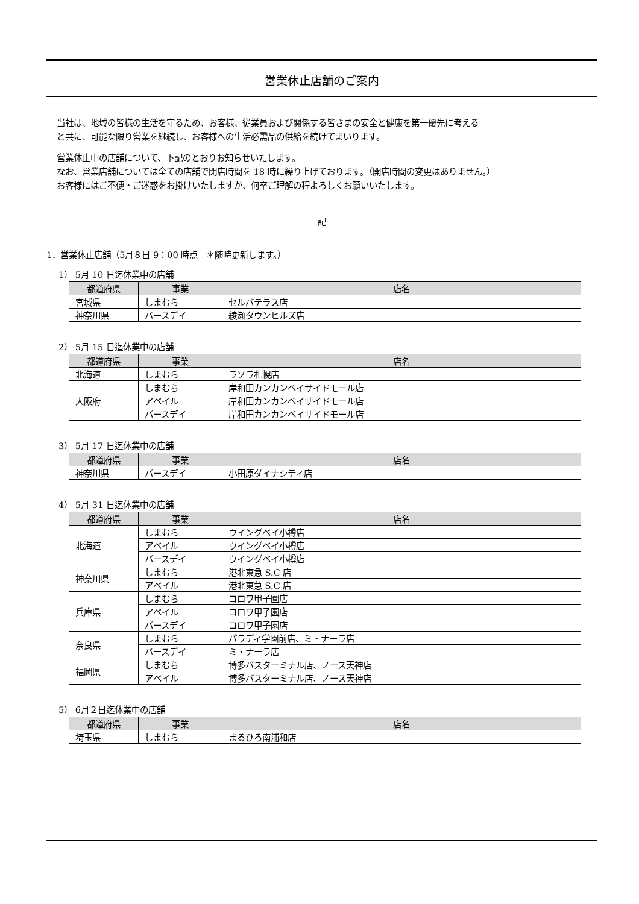営業休止店舗のご案内
当社は、地域の皆様の生活を守るため、お客様、従業員および関係する皆さまの安全と健康を第一優先に考える
と共に、可能な限り営業を継続し、お客様への生活必需品の供給を続けてまいります。
営業休止中の店舗について、下記のとおりお知らせいたします。
なお、営業店舗については全ての店舗で閉店時間を 18 時に繰り上げております。（開店時間の変更はありません。）
お客様にはご不便・ご迷惑をお掛けいたしますが、何卒ご理解の程よろしくお願いいたします。
記
1．営業休止店舗（5月８日 9：00 時点　＊随時更新します。）
1） 5月 10 日迄休業中の店舗
| 都道府県 | 事業 | 店名 |
| --- | --- | --- |
| 宮城県 | しまむら | セルバテラス店 |
| 神奈川県 | バースデイ | 綾瀬タウンヒルズ店 |
2） 5月 15 日迄休業中の店舗
| 都道府県 | 事業 | 店名 |
| --- | --- | --- |
| 北海道 | しまむら | ラソラ札幌店 |
| 大阪府 | しまむら | 岸和田カンカンベイサイドモール店 |
| | アベイル | 岸和田カンカンベイサイドモール店 |
| | バースデイ | 岸和田カンカンベイサイドモール店 |
3） 5月 17 日迄休業中の店舗
| 都道府県 | 事業 | 店名 |
| --- | --- | --- |
| 神奈川県 | バースデイ | 小田原ダイナシティ店 |
4） 5月 31 日迄休業中の店舗
| 都道府県 | 事業 | 店名 |
| --- | --- | --- |
| 北海道 | しまむら | ウイングベイ小樽店 |
| | アベイル | ウイングベイ小樽店 |
| | バースデイ | ウイングベイ小樽店 |
| 神奈川県 | しまむら | 港北東急 S.C 店 |
| | アベイル | 港北東急 S.C 店 |
| 兵庫県 | しまむら | コロワ甲子園店 |
| | アベイル | コロワ甲子園店 |
| | バースデイ | コロワ甲子園店 |
| 奈良県 | しまむら | パラディ学園前店、ミ・ナーラ店 |
| | バースデイ | ミ・ナーラ店 |
| 福岡県 | しまむら | 博多バスターミナル店、ノース天神店 |
| | アベイル | 博多バスターミナル店、ノース天神店 |
5） 6月２日迄休業中の店舗
| 都道府県 | 事業 | 店名 |
| --- | --- | --- |
| 埼玉県 | しまむら | まるひろ南浦和店 |